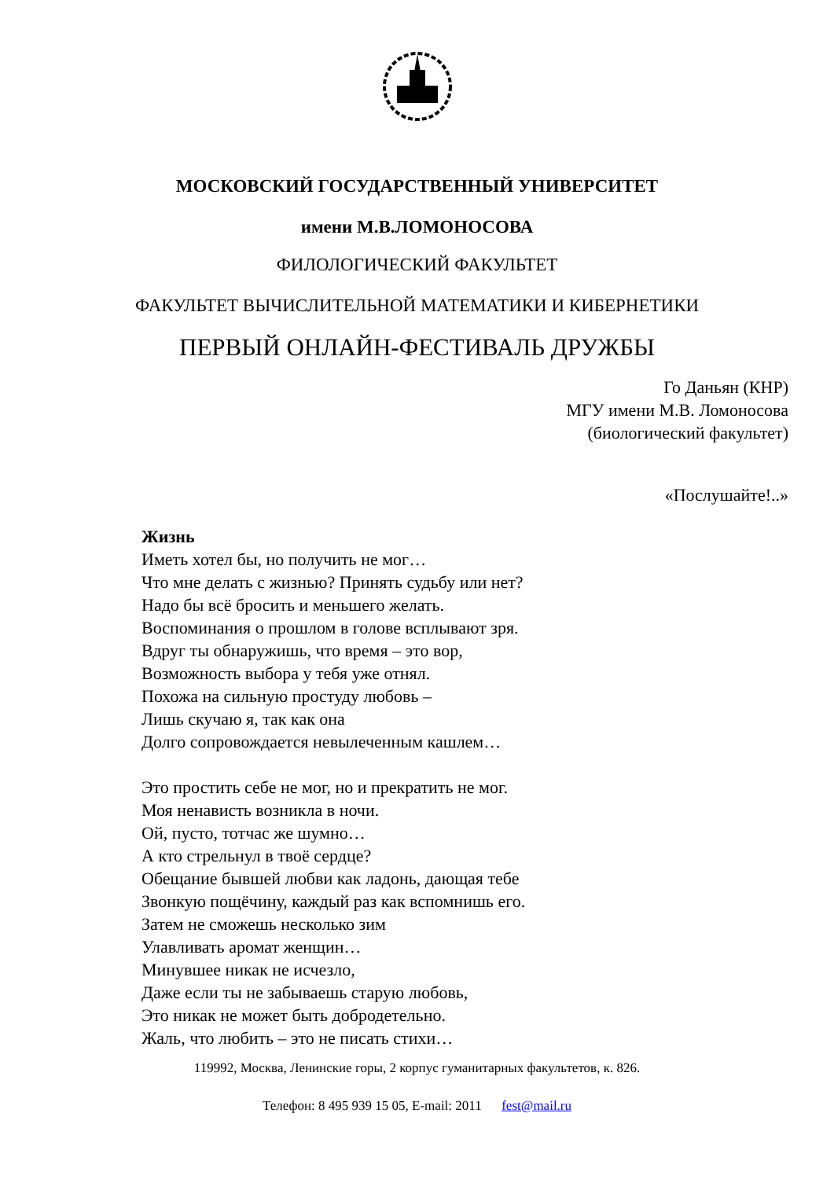МОСКОВСКИЙ ГОСУДАРСТВЕННЫЙ УНИВЕРСИТЕТ
имени М.В.ЛОМОНОСОВА
ФИЛОЛОГИЧЕСКИЙ ФАКУЛЬТЕТ
ФАКУЛЬТЕТ ВЫЧИСЛИТЕЛЬНОЙ МАТЕМАТИКИ И КИБЕРНЕТИКИ
ПЕРВЫЙ ОНЛАЙН-ФЕСТИВАЛЬ ДРУЖБЫ
Го Даньян (КНР)
МГУ имени М.В. Ломоносова
(биологический факультет)
«Послушайте!..»
Жизнь
Иметь хотел бы, но получить не мог…
Что мне делать с жизнью? Принять судьбу или нет?
Надо бы всё бросить и меньшего желать.
Воспоминания о прошлом в голове всплывают зря.
Вдруг ты обнаружишь, что время – это вор,
Возможность выбора у тебя уже отнял.
Похожа на сильную простуду любовь –
Лишь скучаю я, так как она
Долго сопровождается невылеченным кашлем…
Это простить себе не мог, но и прекратить не мог.
Моя ненависть возникла в ночи.
Ой, пусто, тотчас же шумно…
А кто стрельнул в твоё сердце?
Обещание бывшей любви как ладонь, дающая тебе
Звонкую пощёчину, каждый раз как вспомнишь его.
Затем не сможешь несколько зим
Улавливать аромат женщин…
Минувшее никак не исчезло,
Даже если ты не забываешь старую любовь,
Это никак не может быть добродетельно.
Жаль, что любить – это не писать стихи…
119992, Москва, Ленинские горы, 2 корпус гуманитарных факультетов, к. 826.
Телефон: 8 495 939 15 05, E-mail: 2011 fest@mail.ru